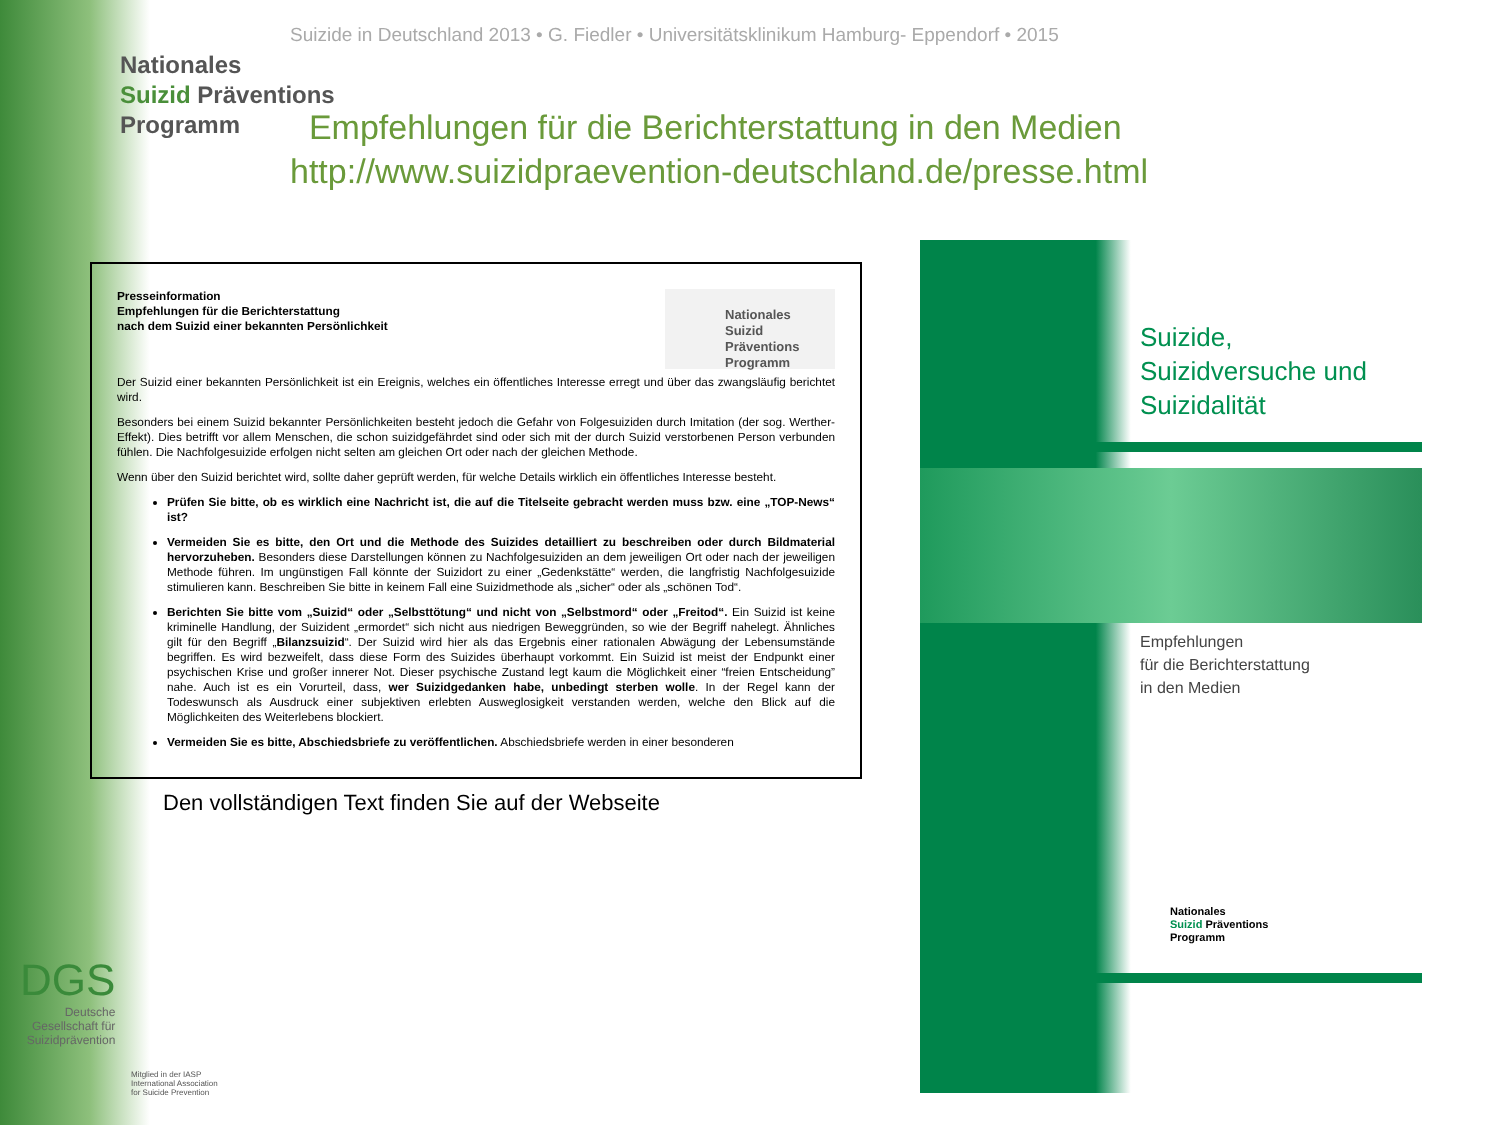Suizide in Deutschland 2013 • G. Fiedler • Universitätsklinikum Hamburg- Eppendorf • 2015
Nationales
Suizid Präventions
Programm
Empfehlungen für die Berichterstattung in den Medien
http://www.suizidpraevention-deutschland.de/presse.html
Nationales
Suizid Präventions
Programm
Presseinformation
Empfehlungen für die Berichterstattung
nach dem Suizid einer bekannten Persönlichkeit
Der Suizid einer bekannten Persönlichkeit ist ein Ereignis, welches ein öffentliches Interesse erregt und über das zwangsläufig berichtet wird.
Besonders bei einem Suizid bekannter Persönlichkeiten besteht jedoch die Gefahr von Folgesuiziden durch Imitation (der sog. Werther-Effekt). Dies betrifft vor allem Menschen, die schon suizidgefährdet sind oder sich mit der durch Suizid verstorbenen Person verbunden fühlen. Die Nachfolgesuizide erfolgen nicht selten am gleichen Ort oder nach der gleichen Methode.
Wenn über den Suizid berichtet wird, sollte daher geprüft werden, für welche Details wirklich ein öffentliches Interesse besteht.
Prüfen Sie bitte, ob es wirklich eine Nachricht ist, die auf die Titelseite gebracht werden muss bzw. eine „TOP-News“ ist?
Vermeiden Sie es bitte, den Ort und die Methode des Suizides detailliert zu beschreiben oder durch Bildmaterial hervorzuheben. Besonders diese Darstellungen können zu Nachfolgesuiziden an dem jeweiligen Ort oder nach der jeweiligen Methode führen. Im ungünstigen Fall könnte der Suizidort zu einer „Gedenkstätte“ werden, die langfristig Nachfolgesuizide stimulieren kann. Beschreiben Sie bitte in keinem Fall eine Suizidmethode als „sicher“ oder als „schönen Tod“.
Berichten Sie bitte vom „Suizid“ oder „Selbsttötung“ und nicht von „Selbstmord“ oder „Freitod“. Ein Suizid ist keine kriminelle Handlung, der Suizident „ermordet“ sich nicht aus niedrigen Beweggründen, so wie der Begriff nahelegt. Ähnliches gilt für den Begriff „Bilanzsuizid“. Der Suizid wird hier als das Ergebnis einer rationalen Abwägung der Lebensumstände begriffen. Es wird bezweifelt, dass diese Form des Suizides überhaupt vorkommt. Ein Suizid ist meist der Endpunkt einer psychischen Krise und großer innerer Not. Dieser psychische Zustand legt kaum die Möglichkeit einer “freien Entscheidung” nahe. Auch ist es ein Vorurteil, dass, wer Suizidgedanken habe, unbedingt sterben wolle. In der Regel kann der Todeswunsch als Ausdruck einer subjektiven erlebten Ausweglosigkeit verstanden werden, welche den Blick auf die Möglichkeiten des Weiterlebens blockiert.
Vermeiden Sie es bitte, Abschiedsbriefe zu veröffentlichen. Abschiedsbriefe werden in einer besonderen
Den vollständigen Text finden Sie auf der Webseite
Suizide,
Suizidversuche und
Suizidalität
Empfehlungen
für die Berichterstattung
in den Medien
Nationales
Suizid Präventions
Programm
DGS
Deutsche
Gesellschaft für
Suizidprävention
Mitglied in der IASP
International Association
for Suicide Prevention